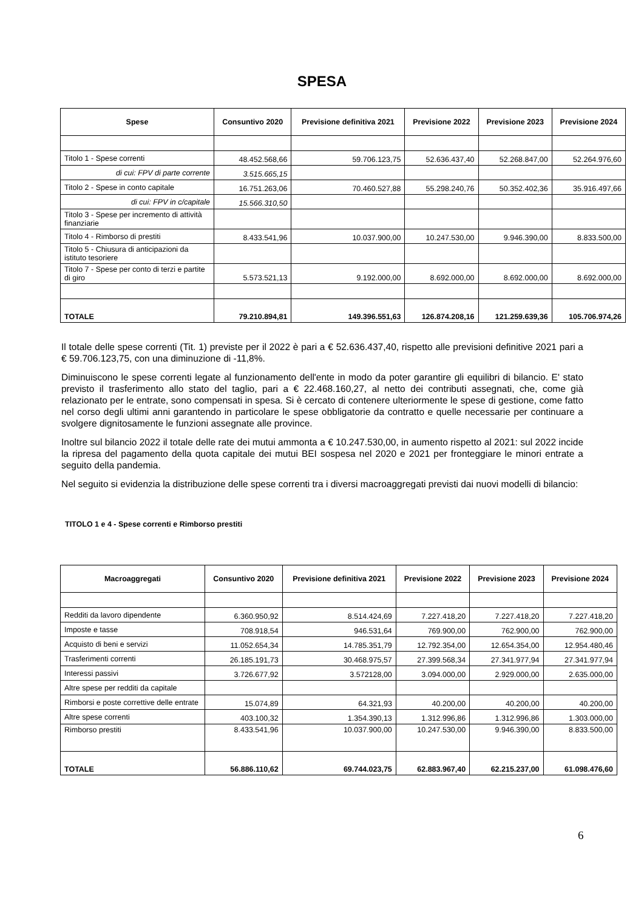SPESA
| Spese | Consuntivo 2020 | Previsione definitiva 2021 | Previsione 2022 | Previsione 2023 | Previsione 2024 |
| --- | --- | --- | --- | --- | --- |
| Titolo 1 - Spese correnti | 48.452.568,66 | 59.706.123,75 | 52.636.437,40 | 52.268.847,00 | 52.264.976,60 |
| di cui: FPV di parte corrente | 3.515.665,15 | | | | |
| Titolo 2 - Spese in conto capitale | 16.751.263,06 | 70.460.527,88 | 55.298.240,76 | 50.352.402,36 | 35.916.497,66 |
| di cui: FPV in c/capitale | 15.566.310,50 | | | | |
| Titolo 3 - Spese per incremento di attività finanziarie | | | | | |
| Titolo 4 - Rimborso di prestiti | 8.433.541,96 | 10.037.900,00 | 10.247.530,00 | 9.946.390,00 | 8.833.500,00 |
| Titolo 5 - Chiusura di anticipazioni da istituto tesoriere | | | | | |
| Titolo 7 - Spese per conto di terzi e partite di giro | 5.573.521,13 | 9.192.000,00 | 8.692.000,00 | 8.692.000,00 | 8.692.000,00 |
| TOTALE | 79.210.894,81 | 149.396.551,63 | 126.874.208,16 | 121.259.639,36 | 105.706.974,26 |
Il totale delle spese correnti (Tit. 1) previste per il 2022 è pari a € 52.636.437,40, rispetto alle previsioni definitive 2021 pari a € 59.706.123,75, con una diminuzione di -11,8%.
Diminuiscono le spese correnti legate al funzionamento dell'ente in modo da poter garantire gli equilibri di bilancio. E' stato previsto il trasferimento allo stato del taglio, pari a € 22.468.160,27, al netto dei contributi assegnati, che, come già relazionato per le entrate, sono compensati in spesa. Si è cercato di contenere ulteriormente le spese di gestione, come fatto nel corso degli ultimi anni garantendo in particolare le spese obbligatorie da contratto e quelle necessarie per continuare a svolgere dignitosamente le funzioni assegnate alle province.
Inoltre sul bilancio 2022 il totale delle rate dei mutui ammonta a € 10.247.530,00, in aumento rispetto al 2021: sul 2022 incide la ripresa del pagamento della quota capitale dei mutui BEI sospesa nel 2020 e 2021 per fronteggiare le minori entrate a seguito della pandemia.
Nel seguito si evidenzia la distribuzione delle spese correnti tra i diversi macroaggregati previsti dai nuovi modelli di bilancio:
TITOLO 1 e 4 - Spese correnti e Rimborso prestiti
| Macroaggregati | Consuntivo 2020 | Previsione definitiva 2021 | Previsione 2022 | Previsione 2023 | Previsione 2024 |
| --- | --- | --- | --- | --- | --- |
| Redditi da lavoro dipendente | 6.360.950,92 | 8.514.424,69 | 7.227.418,20 | 7.227.418,20 | 7.227.418,20 |
| Imposte e tasse | 708.918,54 | 946.531,64 | 769.900,00 | 762.900,00 | 762.900,00 |
| Acquisto di beni e servizi | 11.052.654,34 | 14.785.351,79 | 12.792.354,00 | 12.654.354,00 | 12.954.480,46 |
| Trasferimenti correnti | 26.185.191,73 | 30.468.975,57 | 27.399.568,34 | 27.341.977,94 | 27.341.977,94 |
| Interessi passivi | 3.726.677,92 | 3.572128,00 | 3.094.000,00 | 2.929.000,00 | 2.635.000,00 |
| Altre spese per redditi da capitale | | | | | |
| Rimborsi e poste correttive delle entrate | 15.074,89 | 64.321,93 | 40.200,00 | 40.200,00 | 40.200,00 |
| Altre spese correnti | 403.100,32 | 1.354.390,13 | 1.312.996,86 | 1.312.996,86 | 1.303.000,00 |
| Rimborso prestiti | 8.433.541,96 | 10.037.900,00 | 10.247.530,00 | 9.946.390,00 | 8.833.500,00 |
| TOTALE | 56.886.110,62 | 69.744.023,75 | 62.883.967,40 | 62.215.237,00 | 61.098.476,60 |
6